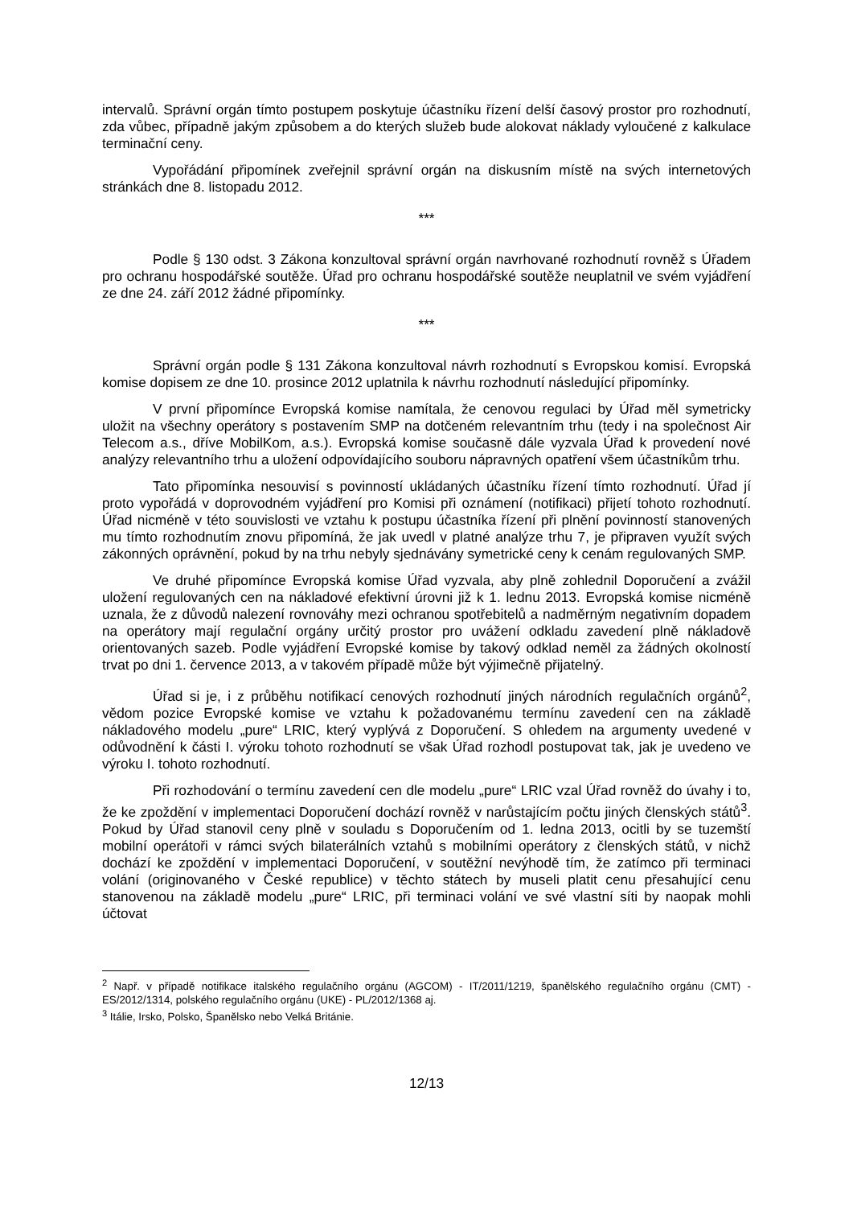intervalů. Správní orgán tímto postupem poskytuje účastníku řízení delší časový prostor pro rozhodnutí, zda vůbec, případně jakým způsobem a do kterých služeb bude alokovat náklady vyloučené z kalkulace terminační ceny.
Vypořádání připomínek zveřejnil správní orgán na diskusním místě na svých internetových stránkách dne 8. listopadu 2012.
***
Podle § 130 odst. 3 Zákona konzultoval správní orgán navrhované rozhodnutí rovněž s Úřadem pro ochranu hospodářské soutěže. Úřad pro ochranu hospodářské soutěže neuplatnil ve svém vyjádření ze dne 24. září 2012 žádné připomínky.
***
Správní orgán podle § 131 Zákona konzultoval návrh rozhodnutí s Evropskou komisí. Evropská komise dopisem ze dne 10. prosince 2012 uplatnila k návrhu rozhodnutí následující připomínky.
V první připomínce Evropská komise namítala, že cenovou regulaci by Úřad měl symetricky uložit na všechny operátory s postavením SMP na dotčeném relevantním trhu (tedy i na společnost Air Telecom a.s., dříve MobilKom, a.s.). Evropská komise současně dále vyzvala Úřad k provedení nové analýzy relevantního trhu a uložení odpovídajícího souboru nápravných opatření všem účastníkům trhu.
Tato připomínka nesouvisí s povinností ukládaných účastníku řízení tímto rozhodnutí. Úřad jí proto vypořádá v doprovodném vyjádření pro Komisi při oznámení (notifikaci) přijetí tohoto rozhodnutí. Úřad nicméně v této souvislosti ve vztahu k postupu účastníka řízení při plnění povinností stanovených mu tímto rozhodnutím znovu připomíná, že jak uvedl v platné analýze trhu 7, je připraven využít svých zákonných oprávnění, pokud by na trhu nebyly sjednávány symetrické ceny k cenám regulovaných SMP.
Ve druhé připomínce Evropská komise Úřad vyzvala, aby plně zohlednil Doporučení a zvážil uložení regulovaných cen na nákladové efektivní úrovni již k 1. lednu 2013. Evropská komise nicméně uznala, že z důvodů nalezení rovnováhy mezi ochranou spotřebitelů a nadměrným negativním dopadem na operátory mají regulační orgány určitý prostor pro uvážení odkladu zavedení plně nákladově orientovaných sazeb. Podle vyjádření Evropské komise by takový odklad neměl za žádných okolností trvat po dni 1. července 2013, a v takovém případě může být výjimečně přijatelný.
Úřad si je, i z průběhu notifikací cenových rozhodnutí jiných národních regulačních orgánů<sup>2</sup>, vědom pozice Evropské komise ve vztahu k požadovanému termínu zavedení cen na základě nákladového modelu „pure“ LRIC, který vyplývá z Doporučení. S ohledem na argumenty uvedené v odůvodnění k části I. výroku tohoto rozhodnutí se však Úřad rozhodl postupovat tak, jak je uvedeno ve výroku I. tohoto rozhodnutí.
Při rozhodování o termínu zavedení cen dle modelu „pure“ LRIC vzal Úřad rovněž do úvahy i to, že ke zpoždění v implementaci Doporučení dochází rovněž v narůstajícím počtu jiných členských států<sup>3</sup>. Pokud by Úřad stanovil ceny plně v souladu s Doporučením od 1. ledna 2013, ocitli by se tuzemští mobilní operátoři v rámci svých bilaterálních vztahů s mobilními operátory z členských států, v nichž dochází ke zpoždění v implementaci Doporučení, v soutěžní nevýhodě tím, že zatímco při terminaci volání (originovaného v České republice) v těchto státech by museli platit cenu přesahující cenu stanovenou na základě modelu „pure“ LRIC, při terminaci volání ve své vlastní síti by naopak mohli účtovat
<sup>2</sup> Např. v případě notifikace italského regulačního orgánu (AGCOM) - IT/2011/1219, španělského regulačního orgánu (CMT) - ES/2012/1314, polského regulačního orgánu (UKE) - PL/2012/1368 aj.
<sup>3</sup> Itálie, Irsko, Polsko, Španělsko nebo Velká Británie.
12/13